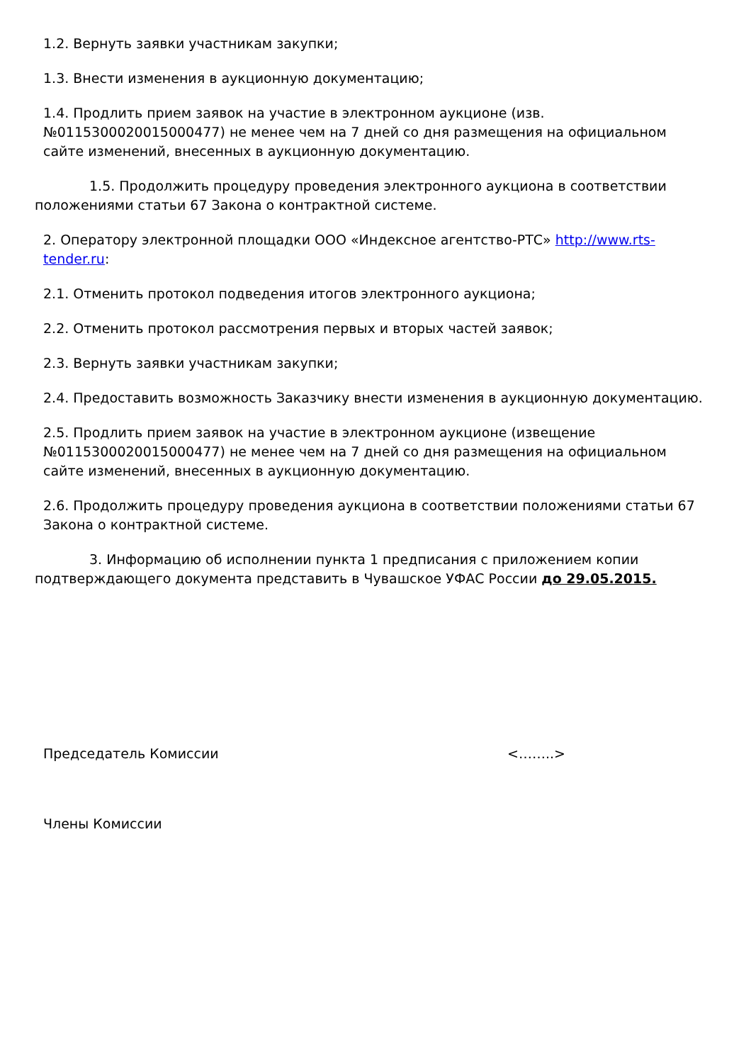1.2. Вернуть заявки участникам закупки;
1.3. Внести изменения в аукционную документацию;
1.4. Продлить прием заявок на участие в электронном аукционе (изв. №0115300020015000477) не менее чем на 7 дней со дня размещения на официальном сайте изменений, внесенных в аукционную документацию.
1.5. Продолжить процедуру проведения электронного аукциона в соответствии положениями статьи 67 Закона о контрактной системе.
2. Оператору электронной площадки ООО «Индексное агентство-РТС» http://www.rts-tender.ru:
2.1. Отменить протокол подведения итогов электронного аукциона;
2.2. Отменить протокол рассмотрения первых и вторых частей заявок;
2.3. Вернуть заявки участникам закупки;
2.4. Предоставить возможность Заказчику внести изменения в аукционную документацию.
2.5. Продлить прием заявок на участие в электронном аукционе (извещение №0115300020015000477) не менее чем на 7 дней со дня размещения на официальном сайте изменений, внесенных в аукционную документацию.
2.6. Продолжить процедуру проведения аукциона в соответствии положениями статьи 67 Закона о контрактной системе.
3. Информацию об исполнении пункта 1 предписания с приложением копии подтверждающего документа представить в Чувашское УФАС России до 29.05.2015.
Председатель Комиссии <……..>
Члены Комиссии